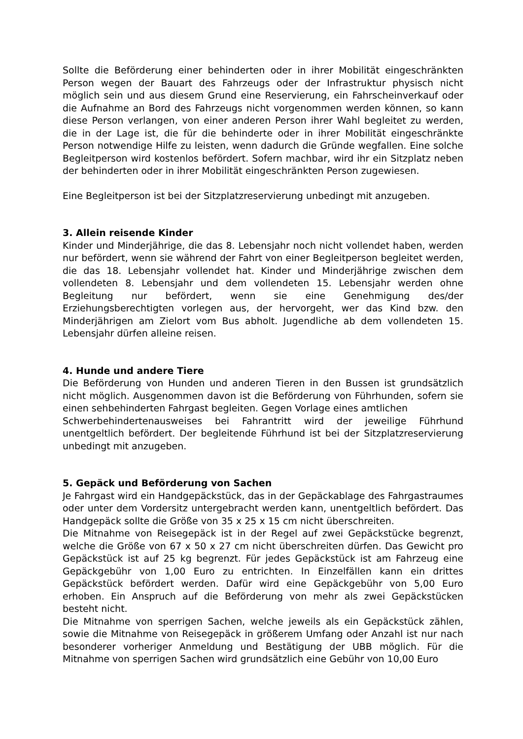Sollte die Beförderung einer behinderten oder in ihrer Mobilität eingeschränkten Person wegen der Bauart des Fahrzeugs oder der Infrastruktur physisch nicht möglich sein und aus diesem Grund eine Reservierung, ein Fahrscheinverkauf oder die Aufnahme an Bord des Fahrzeugs nicht vorgenommen werden können, so kann diese Person verlangen, von einer anderen Person ihrer Wahl begleitet zu werden, die in der Lage ist, die für die behinderte oder in ihrer Mobilität eingeschränkte Person notwendige Hilfe zu leisten, wenn dadurch die Gründe wegfallen. Eine solche Begleitperson wird kostenlos befördert. Sofern machbar, wird ihr ein Sitzplatz neben der behinderten oder in ihrer Mobilität eingeschränkten Person zugewiesen.
Eine Begleitperson ist bei der Sitzplatzreservierung unbedingt mit anzugeben.
3. Allein reisende Kinder
Kinder und Minderjährige, die das 8. Lebensjahr noch nicht vollendet haben, werden nur befördert, wenn sie während der Fahrt von einer Begleitperson begleitet werden, die das 18. Lebensjahr vollendet hat. Kinder und Minderjährige zwischen dem vollendeten 8. Lebensjahr und dem vollendeten 15. Lebensjahr werden ohne Begleitung nur befördert, wenn sie eine Genehmigung des/der Erziehungsberechtigten vorlegen aus, der hervorgeht, wer das Kind bzw. den Minderjährigen am Zielort vom Bus abholt. Jugendliche ab dem vollendeten 15. Lebensjahr dürfen alleine reisen.
4. Hunde und andere Tiere
Die Beförderung von Hunden und anderen Tieren in den Bussen ist grundsätzlich nicht möglich. Ausgenommen davon ist die Beförderung von Führhunden, sofern sie einen sehbehinderten Fahrgast begleiten. Gegen Vorlage eines amtlichen
Schwerbehindertenausweises bei Fahrantritt wird der jeweilige Führhund unentgeltlich befördert. Der begleitende Führhund ist bei der Sitzplatzreservierung unbedingt mit anzugeben.
5. Gepäck und Beförderung von Sachen
Je Fahrgast wird ein Handgepäckstück, das in der Gepäckablage des Fahrgastraumes oder unter dem Vordersitz untergebracht werden kann, unentgeltlich befördert. Das Handgepäck sollte die Größe von 35 x 25 x 15 cm nicht überschreiten.
Die Mitnahme von Reisegepäck ist in der Regel auf zwei Gepäckstücke begrenzt, welche die Größe von 67 x 50 x 27 cm nicht überschreiten dürfen. Das Gewicht pro Gepäckstück ist auf 25 kg begrenzt. Für jedes Gepäckstück ist am Fahrzeug eine Gepäckgebühr von 1,00 Euro zu entrichten. In Einzelfällen kann ein drittes Gepäckstück befördert werden. Dafür wird eine Gepäckgebühr von 5,00 Euro erhoben. Ein Anspruch auf die Beförderung von mehr als zwei Gepäckstücken besteht nicht.
Die Mitnahme von sperrigen Sachen, welche jeweils als ein Gepäckstück zählen, sowie die Mitnahme von Reisegepäck in größerem Umfang oder Anzahl ist nur nach besonderer vorheriger Anmeldung und Bestätigung der UBB möglich. Für die Mitnahme von sperrigen Sachen wird grundsätzlich eine Gebühr von 10,00 Euro